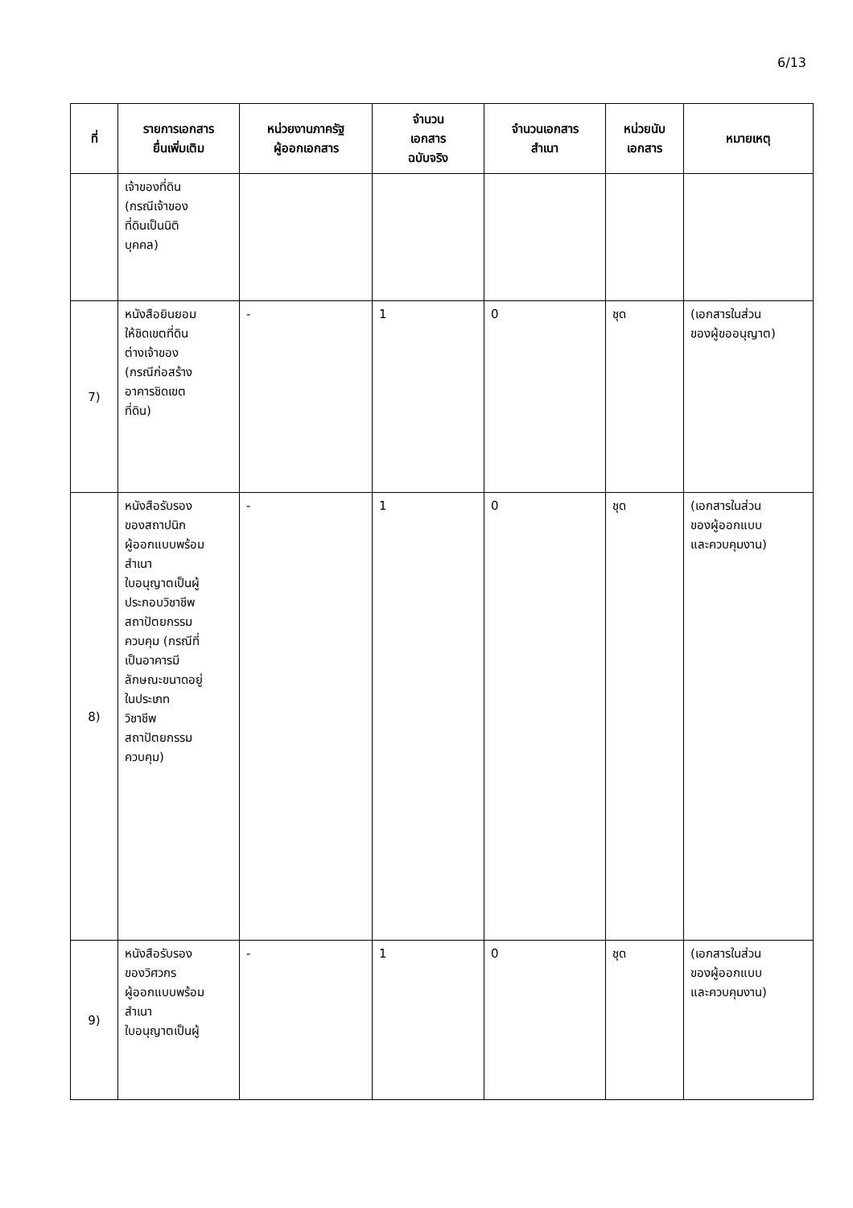6/13
| ที่ | รายการเอกสาร ยื่นเพิ่มเติม | หน่วยงานภาครัฐ ผู้ออกเอกสาร | จำนวน เอกสาร ฉบับจริง | จำนวนเอกสาร สำเนา | หน่วยนับ เอกสาร | หมายเหตุ |
| --- | --- | --- | --- | --- | --- | --- |
| | เจ้าของที่ดิน (กรณีเจ้าของ ที่ดินเป็นนิติ บุคคล) | | | | | |
| 7) | หนังสือยินยอม ให้ชิดเขตที่ดิน ต่างเจ้าของ (กรณีก่อสร้าง อาคารชิดเขต ที่ดิน) | - | 1 | 0 | ชุด | (เอกสารในส่วน ของผู้ขออนุญาต) |
| 8) | หนังสือรับรอง ของสถาปนิก ผู้ออกแบบพร้อม สำเนา ใบอนุญาตเป็นผู้ ประกอบวิชาชีพ สถาปัตยกรรม ควบคุม (กรณีที่ เป็นอาคารมี ลักษณะขนาดอยู่ ในประเภท วิชาชีพ สถาปัตยกรรม ควบคุม) | - | 1 | 0 | ชุด | (เอกสารในส่วน ของผู้ออกแบบ และควบคุมงาน) |
| 9) | หนังสือรับรอง ของวิศวกร ผู้ออกแบบพร้อม สำเนา ใบอนุญาตเป็นผู้ | - | 1 | 0 | ชุด | (เอกสารในส่วน ของผู้ออกแบบ และควบคุมงาน) |